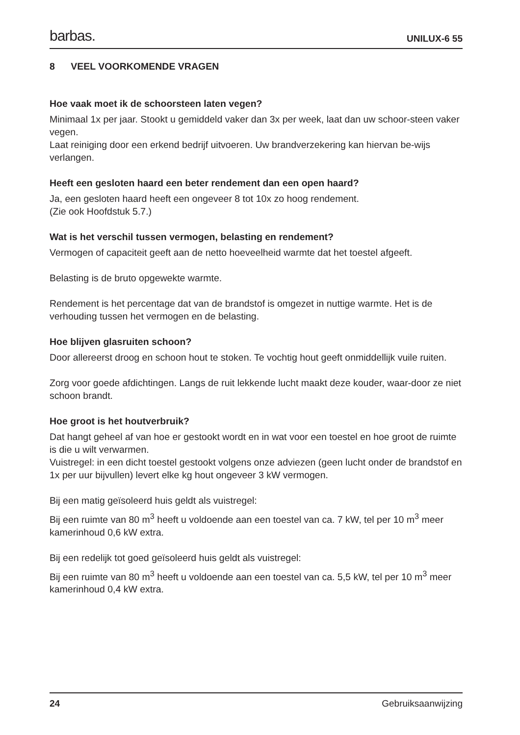barbas. UNILUX-6 55
8 VEEL VOORKOMENDE VRAGEN
Hoe vaak moet ik de schoorsteen laten vegen?
Minimaal 1x per jaar. Stookt u gemiddeld vaker dan 3x per week, laat dan uw schoor-steen vaker vegen.
Laat reiniging door een erkend bedrijf uitvoeren. Uw brandverzekering kan hiervan be-wijs verlangen.
Heeft een gesloten haard een beter rendement dan een open haard?
Ja, een gesloten haard heeft een ongeveer 8 tot 10x zo hoog rendement.
(Zie ook Hoofdstuk 5.7.)
Wat is het verschil tussen vermogen, belasting en rendement?
Vermogen of capaciteit geeft aan de netto hoeveelheid warmte dat het toestel afgeeft.
Belasting is de bruto opgewekte warmte.
Rendement is het percentage dat van de brandstof is omgezet in nuttige warmte. Het is de verhouding tussen het vermogen en de belasting.
Hoe blijven glasruiten schoon?
Door allereerst droog en schoon hout te stoken. Te vochtig hout geeft onmiddellijk vuile ruiten.
Zorg voor goede afdichtingen. Langs de ruit lekkende lucht maakt deze kouder, waar-door ze niet schoon brandt.
Hoe groot is het houtverbruik?
Dat hangt geheel af van hoe er gestookt wordt en in wat voor een toestel en hoe groot de ruimte is die u wilt verwarmen.
Vuistregel: in een dicht toestel gestookt volgens onze adviezen (geen lucht onder de brandstof en 1x per uur bijvullen) levert elke kg hout ongeveer 3 kW vermogen.
Bij een matig geïsoleerd huis geldt als vuistregel:
Bij een ruimte van 80 m<sup>3</sup> heeft u voldoende aan een toestel van ca. 7 kW, tel per 10 m<sup>3</sup> meer kamerinhoud 0,6 kW extra.
Bij een redelijk tot goed geïsoleerd huis geldt als vuistregel:
Bij een ruimte van 80 m<sup>3</sup> heeft u voldoende aan een toestel van ca. 5,5 kW, tel per 10 m<sup>3</sup> meer kamerinhoud 0,4 kW extra.
24 Gebruiksaanwijzing